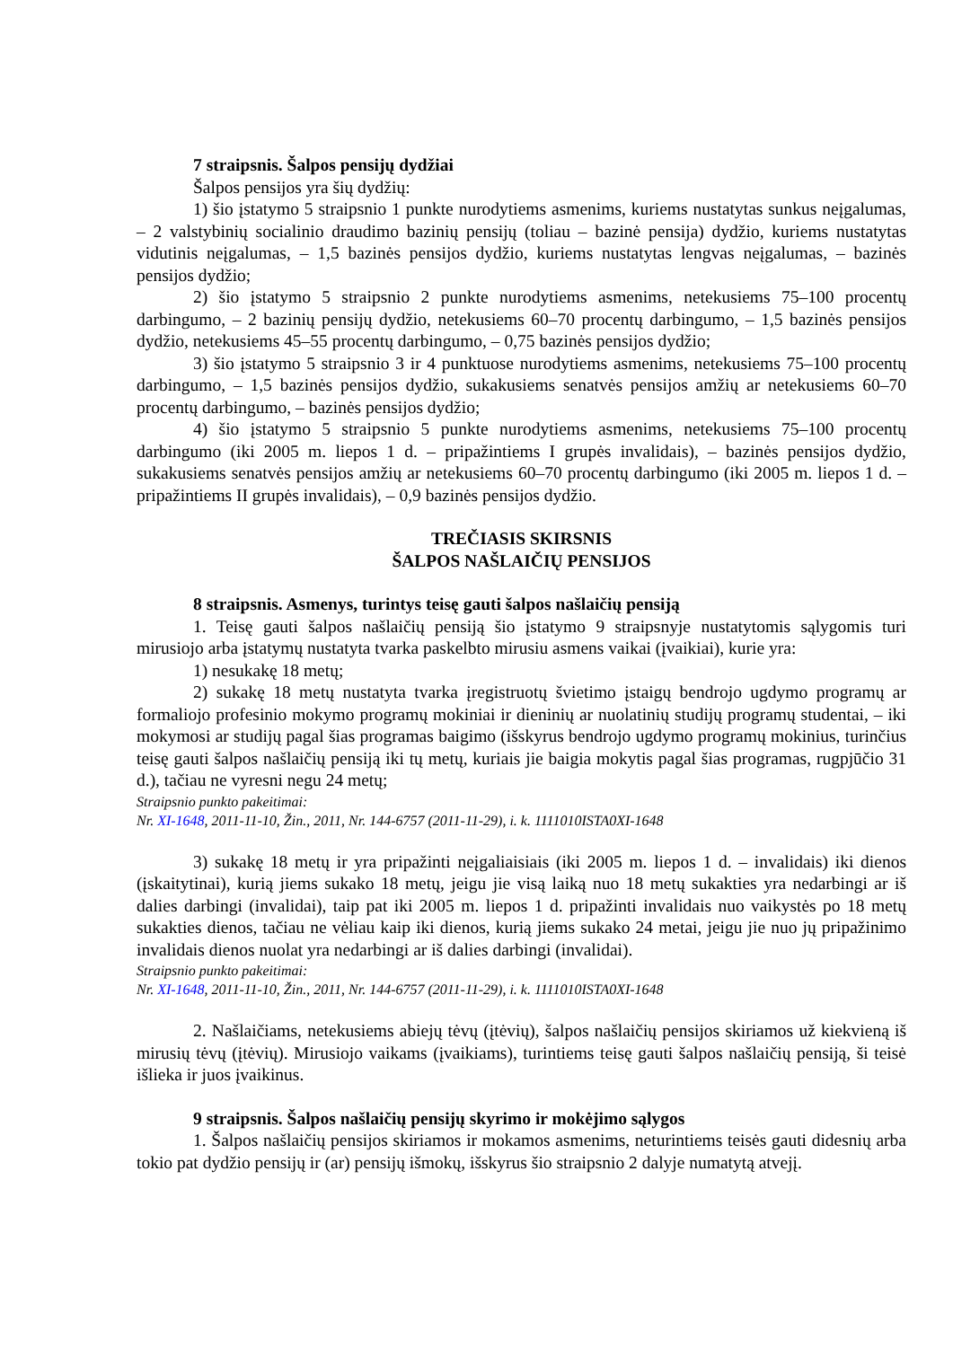7 straipsnis. Šalpos pensijų dydžiai
Šalpos pensijos yra šių dydžių:
1) šio įstatymo 5 straipsnio 1 punkte nurodytiems asmenims, kuriems nustatytas sunkus neįgalumas, – 2 valstybinių socialinio draudimo bazinių pensijų (toliau – bazinė pensija) dydžio, kuriems nustatytas vidutinis neįgalumas, – 1,5 bazinės pensijos dydžio, kuriems nustatytas lengvas neįgalumas, – bazinės pensijos dydžio;
2) šio įstatymo 5 straipsnio 2 punkte nurodytiems asmenims, netekusiems 75–100 procentų darbingumo, – 2 bazinių pensijų dydžio, netekusiems 60–70 procentų darbingumo, – 1,5 bazinės pensijos dydžio, netekusiems 45–55 procentų darbingumo, – 0,75 bazinės pensijos dydžio;
3) šio įstatymo 5 straipsnio 3 ir 4 punktuose nurodytiems asmenims, netekusiems 75–100 procentų darbingumo, – 1,5 bazinės pensijos dydžio, sukakusiems senatvės pensijos amžių ar netekusiems 60–70 procentų darbingumo, – bazinės pensijos dydžio;
4) šio įstatymo 5 straipsnio 5 punkte nurodytiems asmenims, netekusiems 75–100 procentų darbingumo (iki 2005 m. liepos 1 d. – pripažintiems I grupės invalidais), – bazinės pensijos dydžio, sukakusiems senatvės pensijos amžių ar netekusiems 60–70 procentų darbingumo (iki 2005 m. liepos 1 d. – pripažintiems II grupės invalidais), – 0,9 bazinės pensijos dydžio.
TREČIASIS SKIRSNIS
ŠALPOS NAŠLAIČIŲ PENSIJOS
8 straipsnis. Asmenys, turintys teisę gauti šalpos našlaičių pensiją
1. Teisę gauti šalpos našlaičių pensiją šio įstatymo 9 straipsnyje nustatytomis sąlygomis turi mirusiojo arba įstatymų nustatyta tvarka paskelbto mirusiu asmens vaikai (įvaikiai), kurie yra:
1) nesukakę 18 metų;
2) sukakę 18 metų nustatyta tvarka įregistruotų švietimo įstaigų bendrojo ugdymo programų ar formaliojo profesinio mokymo programų mokiniai ir dieninių ar nuolatinių studijų programų studentai, – iki mokymosi ar studijų pagal šias programas baigimo (išskyrus bendrojo ugdymo programų mokinius, turinčius teisę gauti šalpos našlaičių pensiją iki tų metų, kuriais jie baigia mokytis pagal šias programas, rugpjūčio 31 d.), tačiau ne vyresni negu 24 metų;
Straipsnio punkto pakeitimai:
Nr. XI-1648, 2011-11-10, Žin., 2011, Nr. 144-6757 (2011-11-29), i. k. 1111010ISTA0XI-1648
3) sukakę 18 metų ir yra pripažinti neįgaliaisiais (iki 2005 m. liepos 1 d. – invalidais) iki dienos (įskaitytinai), kurią jiems sukako 18 metų, jeigu jie visą laiką nuo 18 metų sukakties yra nedarbingi ar iš dalies darbingi (invalidai), taip pat iki 2005 m. liepos 1 d. pripažinti invalidais nuo vaikystės po 18 metų sukakties dienos, tačiau ne vėliau kaip iki dienos, kurią jiems sukako 24 metai, jeigu jie nuo jų pripažinimo invalidais dienos nuolat yra nedarbingi ar iš dalies darbingi (invalidai).
Straipsnio punkto pakeitimai:
Nr. XI-1648, 2011-11-10, Žin., 2011, Nr. 144-6757 (2011-11-29), i. k. 1111010ISTA0XI-1648
2. Našlaičiams, netekusiems abiejų tėvų (įtėvių), šalpos našlaičių pensijos skiriamos už kiekvieną iš mirusių tėvų (įtėvių). Mirusiojo vaikams (įvaikiams), turintiems teisę gauti šalpos našlaičių pensiją, ši teisė išlieka ir juos įvaikinus.
9 straipsnis. Šalpos našlaičių pensijų skyrimo ir mokėjimo sąlygos
1. Šalpos našlaičių pensijos skiriamos ir mokamos asmenims, neturintiems teisės gauti didesnių arba tokio pat dydžio pensijų ir (ar) pensijų išmokų, išskyrus šio straipsnio 2 dalyje numatytą atvejį.